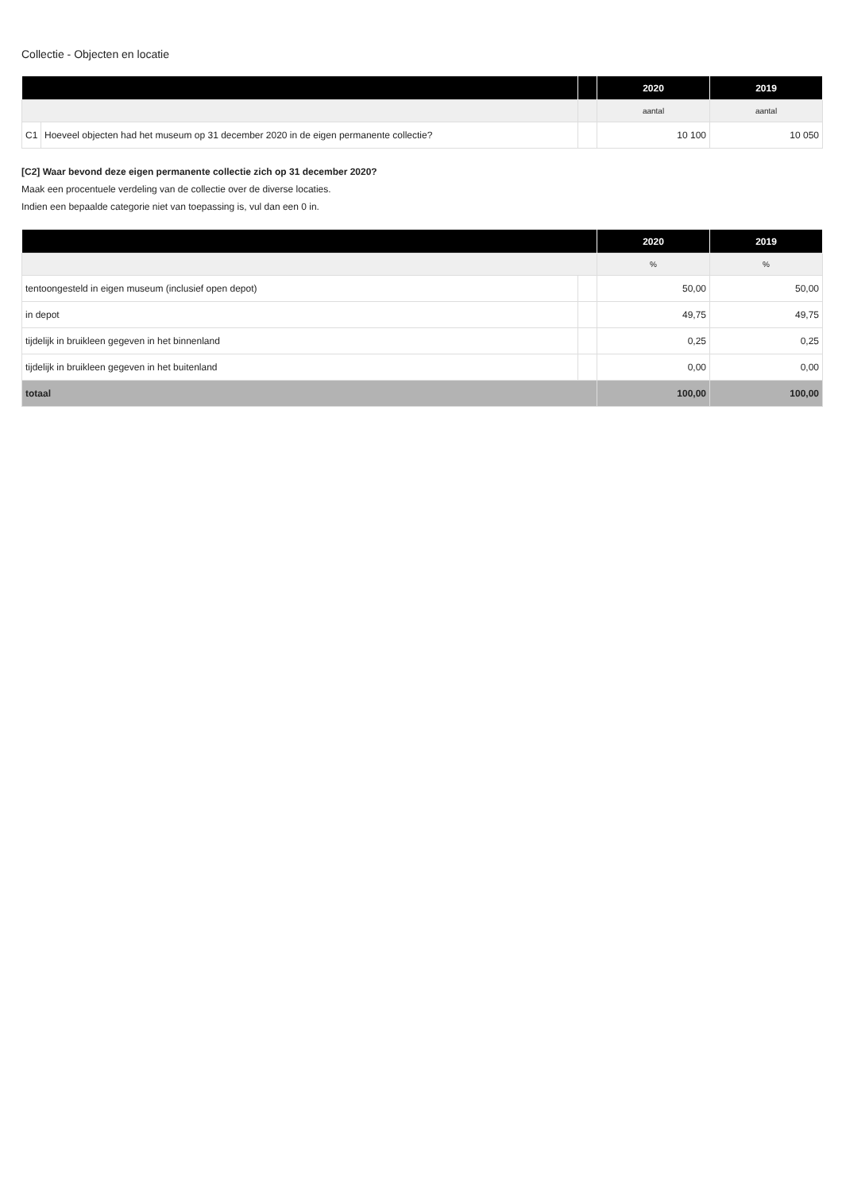Collectie - Objecten en locatie
| | | | 2020 | 2019 |
| --- | --- | --- | --- | --- |
| | | | aantal | aantal |
| C1 | Hoeveel objecten had het museum op 31 december 2020 in de eigen permanente collectie? | | 10 100 | 10 050 |
[C2] Waar bevond deze eigen permanente collectie zich op 31 december 2020?
Maak een procentuele verdeling van de collectie over de diverse locaties.
Indien een bepaalde categorie niet van toepassing is, vul dan een 0 in.
| | | 2020 | 2019 |
| --- | --- | --- | --- |
| | | % | % |
| tentoongesteld in eigen museum (inclusief open depot) | | 50,00 | 50,00 |
| in depot | | 49,75 | 49,75 |
| tijdelijk in bruikleen gegeven in het binnenland | | 0,25 | 0,25 |
| tijdelijk in bruikleen gegeven in het buitenland | | 0,00 | 0,00 |
| totaal | | 100,00 | 100,00 |